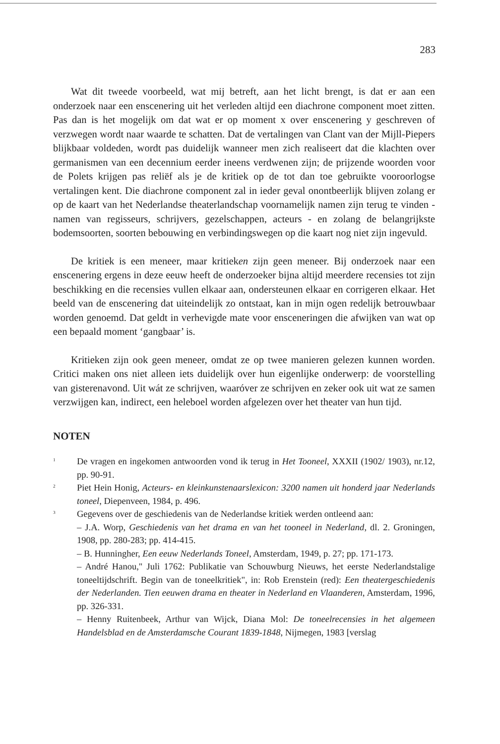283
Wat dit tweede voorbeeld, wat mij betreft, aan het licht brengt, is dat er aan een onderzoek naar een enscenering uit het verleden altijd een diachrone component moet zitten. Pas dan is het mogelijk om dat wat er op moment x over enscenering y geschreven of verzwegen wordt naar waarde te schatten. Dat de vertalingen van Clant van der Mijll-Piepers blijkbaar voldeden, wordt pas duidelijk wanneer men zich realiseert dat die klachten over germanismen van een decennium eerder ineens verdwenen zijn; de prijzende woorden voor de Polets krijgen pas reliëf als je de kritiek op de tot dan toe gebruikte vooroorlogse vertalingen kent. Die diachrone component zal in ieder geval onontbeerlijk blijven zolang er op de kaart van het Nederlandse theaterlandschap voornamelijk namen zijn terug te vinden - namen van regisseurs, schrijvers, gezelschappen, acteurs - en zolang de belangrijkste bodemsoorten, soorten bebouwing en verbindingswegen op die kaart nog niet zijn ingevuld.
De kritiek is een meneer, maar kritieken zijn geen meneer. Bij onderzoek naar een enscenering ergens in deze eeuw heeft de onderzoeker bijna altijd meerdere recensies tot zijn beschikking en die recensies vullen elkaar aan, ondersteunen elkaar en corrigeren elkaar. Het beeld van de enscenering dat uiteindelijk zo ontstaat, kan in mijn ogen redelijk betrouwbaar worden genoemd. Dat geldt in verhevigde mate voor ensceneringen die afwijken van wat op een bepaald moment ‘gangbaar’ is.
Kritieken zijn ook geen meneer, omdat ze op twee manieren gelezen kunnen worden. Critici maken ons niet alleen iets duidelijk over hun eigenlijke onderwerp: de voorstelling van gisterenavond. Uit wát ze schrijven, waaróver ze schrijven en zeker ook uit wat ze samen verzwijgen kan, indirect, een heleboel worden afgelezen over het theater van hun tijd.
NOTEN
<sup>1</sup>
De vragen en ingekomen antwoorden vond ik terug in Het Tooneel, XXXII (1902/ 1903), nr.12, pp. 90-91.
<sup>2</sup>
Piet Hein Honig, Acteurs- en kleinkunstenaarslexicon: 3200 namen uit honderd jaar Nederlands toneel, Diepenveen, 1984, p. 496.
<sup>3</sup>
Gegevens over de geschiedenis van de Nederlandse kritiek werden ontleend aan:
– J.A. Worp, Geschiedenis van het drama en van het tooneel in Nederland, dl. 2. Groningen, 1908, pp. 280-283; pp. 414-415.
– B. Hunningher, Een eeuw Nederlands Toneel, Amsterdam, 1949, p. 27; pp. 171-173.
– André Hanou," Juli 1762: Publikatie van Schouwburg Nieuws, het eerste Nederlandstalige toneeltijdschrift. Begin van de toneelkritiek", in: Rob Erenstein (red): Een theatergeschiedenis der Nederlanden. Tien eeuwen drama en theater in Nederland en Vlaanderen, Amsterdam, 1996, pp. 326-331.
– Henny Ruitenbeek, Arthur van Wijck, Diana Mol: De toneelrecensies in het algemeen Handelsblad en de Amsterdamsche Courant 1839-1848, Nijmegen, 1983 [verslag